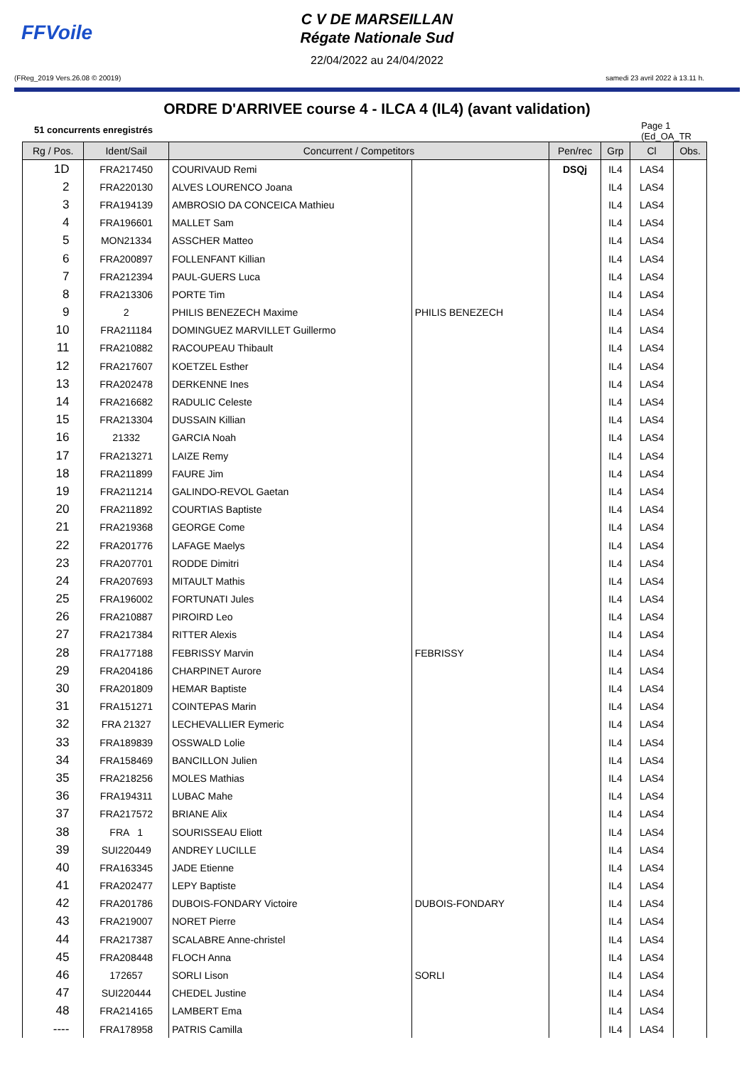FFVoile
C V DE MARSEILLAN
Régate Nationale Sud
22/04/2022 au 24/04/2022
(FReg_2019 Vers.26.08 © 20019) samedi 23 avril 2022 à 13.11 h.
ORDRE D'ARRIVEE course 4 - ILCA 4 (IL4) (avant validation)
51 concurrents enregistrés Page 1
(Ed_OA_TR
| Rg / Pos. | Ident/Sail | Concurrent / Competitors | | Pen/rec | Grp | Cl | Obs. |
| --- | --- | --- | --- | --- | --- | --- | --- |
| 1D | FRA217450 | COURIVAUD Remi | | DSQj | IL4 | LAS4 | |
| 2 | FRA220130 | ALVES LOURENCO Joana | | | IL4 | LAS4 | |
| 3 | FRA194139 | AMBROSIO DA CONCEICA Mathieu | | | IL4 | LAS4 | |
| 4 | FRA196601 | MALLET Sam | | | IL4 | LAS4 | |
| 5 | MON21334 | ASSCHER Matteo | | | IL4 | LAS4 | |
| 6 | FRA200897 | FOLLENFANT Killian | | | IL4 | LAS4 | |
| 7 | FRA212394 | PAUL-GUERS Luca | | | IL4 | LAS4 | |
| 8 | FRA213306 | PORTE Tim | | | IL4 | LAS4 | |
| 9 | 2 | PHILIS BENEZECH Maxime | PHILIS BENEZECH | | IL4 | LAS4 | |
| 10 | FRA211184 | DOMINGUEZ MARVILLET Guillermo | | | IL4 | LAS4 | |
| 11 | FRA210882 | RACOUPEAU Thibault | | | IL4 | LAS4 | |
| 12 | FRA217607 | KOETZEL Esther | | | IL4 | LAS4 | |
| 13 | FRA202478 | DERKENNE Ines | | | IL4 | LAS4 | |
| 14 | FRA216682 | RADULIC Celeste | | | IL4 | LAS4 | |
| 15 | FRA213304 | DUSSAIN Killian | | | IL4 | LAS4 | |
| 16 | 21332 | GARCIA Noah | | | IL4 | LAS4 | |
| 17 | FRA213271 | LAIZE Remy | | | IL4 | LAS4 | |
| 18 | FRA211899 | FAURE Jim | | | IL4 | LAS4 | |
| 19 | FRA211214 | GALINDO-REVOL Gaetan | | | IL4 | LAS4 | |
| 20 | FRA211892 | COURTIAS Baptiste | | | IL4 | LAS4 | |
| 21 | FRA219368 | GEORGE Come | | | IL4 | LAS4 | |
| 22 | FRA201776 | LAFAGE Maelys | | | IL4 | LAS4 | |
| 23 | FRA207701 | RODDE Dimitri | | | IL4 | LAS4 | |
| 24 | FRA207693 | MITAULT Mathis | | | IL4 | LAS4 | |
| 25 | FRA196002 | FORTUNATI Jules | | | IL4 | LAS4 | |
| 26 | FRA210887 | PIROIRD Leo | | | IL4 | LAS4 | |
| 27 | FRA217384 | RITTER Alexis | | | IL4 | LAS4 | |
| 28 | FRA177188 | FEBRISSY Marvin | FEBRISSY | | IL4 | LAS4 | |
| 29 | FRA204186 | CHARPINET Aurore | | | IL4 | LAS4 | |
| 30 | FRA201809 | HEMAR Baptiste | | | IL4 | LAS4 | |
| 31 | FRA151271 | COINTEPAS Marin | | | IL4 | LAS4 | |
| 32 | FRA 21327 | LECHEVALLIER Eymeric | | | IL4 | LAS4 | |
| 33 | FRA189839 | OSSWALD Lolie | | | IL4 | LAS4 | |
| 34 | FRA158469 | BANCILLON Julien | | | IL4 | LAS4 | |
| 35 | FRA218256 | MOLES Mathias | | | IL4 | LAS4 | |
| 36 | FRA194311 | LUBAC Mahe | | | IL4 | LAS4 | |
| 37 | FRA217572 | BRIANE Alix | | | IL4 | LAS4 | |
| 38 | FRA 1 | SOURISSEAU Eliott | | | IL4 | LAS4 | |
| 39 | SUI220449 | ANDREY LUCILLE | | | IL4 | LAS4 | |
| 40 | FRA163345 | JADE Etienne | | | IL4 | LAS4 | |
| 41 | FRA202477 | LEPY Baptiste | | | IL4 | LAS4 | |
| 42 | FRA201786 | DUBOIS-FONDARY Victoire | DUBOIS-FONDARY | | IL4 | LAS4 | |
| 43 | FRA219007 | NORET Pierre | | | IL4 | LAS4 | |
| 44 | FRA217387 | SCALABRE Anne-christel | | | IL4 | LAS4 | |
| 45 | FRA208448 | FLOCH Anna | | | IL4 | LAS4 | |
| 46 | 172657 | SORLI Lison | SORLI | | IL4 | LAS4 | |
| 47 | SUI220444 | CHEDEL Justine | | | IL4 | LAS4 | |
| 48 | FRA214165 | LAMBERT Ema | | | IL4 | LAS4 | |
| ---- | FRA178958 | PATRIS Camilla | | | IL4 | LAS4 | |